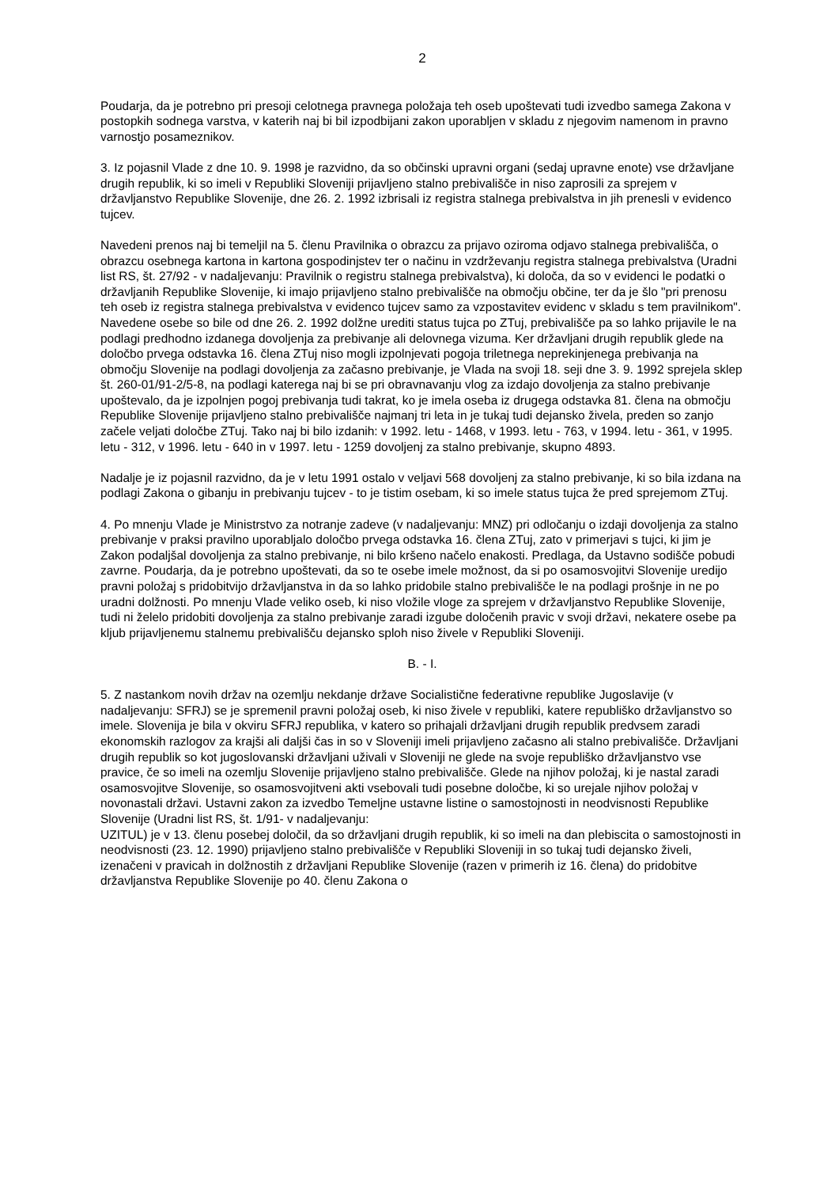2
Poudarja, da je potrebno pri presoji celotnega pravnega položaja teh oseb upoštevati tudi izvedbo samega Zakona v postopkih sodnega varstva, v katerih naj bi bil izpodbijani zakon uporabljen v skladu z njegovim namenom in pravno varnostjo posameznikov.
3. Iz pojasnil Vlade z dne 10. 9. 1998 je razvidno, da so občinski upravni organi (sedaj upravne enote) vse državljane drugih republik, ki so imeli v Republiki Sloveniji prijavljeno stalno prebivališče in niso zaprosili za sprejem v državljanstvo Republike Slovenije, dne 26. 2. 1992 izbrisali iz registra stalnega prebivalstva in jih prenesli v evidenco tujcev.
Navedeni prenos naj bi temeljil na 5. členu Pravilnika o obrazcu za prijavo oziroma odjavo stalnega prebivališča, o obrazcu osebnega kartona in kartona gospodinjstev ter o načinu in vzdrževanju registra stalnega prebivalstva (Uradni list RS, št. 27/92 - v nadaljevanju: Pravilnik o registru stalnega prebivalstva), ki določa, da so v evidenci le podatki o državljanih Republike Slovenije, ki imajo prijavljeno stalno prebivališče na območju občine, ter da je šlo "pri prenosu teh oseb iz registra stalnega prebivalstva v evidenco tujcev samo za vzpostavitev evidenc v skladu s tem pravilnikom". Navedene osebe so bile od dne 26. 2. 1992 dolžne urediti status tujca po ZTuj, prebivališče pa so lahko prijavile le na podlagi predhodno izdanega dovoljenja za prebivanje ali delovnega vizuma. Ker državljani drugih republik glede na določbo prvega odstavka 16. člena ZTuj niso mogli izpolnjevati pogoja triletnega neprekinjenega prebivanja na območju Slovenije na podlagi dovoljenja za začasno prebivanje, je Vlada na svoji 18. seji dne 3. 9. 1992 sprejela sklep št. 260-01/91-2/5-8, na podlagi katerega naj bi se pri obravnavanju vlog za izdajo dovoljenja za stalno prebivanje upoštevalo, da je izpolnjen pogoj prebivanja tudi takrat, ko je imela oseba iz drugega odstavka 81. člena na območju Republike Slovenije prijavljeno stalno prebivališče najmanj tri leta in je tukaj tudi dejansko živela, preden so zanjo začele veljati določbe ZTuj. Tako naj bi bilo izdanih: v 1992. letu - 1468, v 1993. letu - 763, v 1994. letu - 361, v 1995. letu - 312, v 1996. letu - 640 in v 1997. letu - 1259 dovoljenj za stalno prebivanje, skupno 4893.
Nadalje je iz pojasnil razvidno, da je v letu 1991 ostalo v veljavi 568 dovoljenj za stalno prebivanje, ki so bila izdana na podlagi Zakona o gibanju in prebivanju tujcev - to je tistim osebam, ki so imele status tujca že pred sprejemom ZTuj.
4. Po mnenju Vlade je Ministrstvo za notranje zadeve (v nadaljevanju: MNZ) pri odločanju o izdaji dovoljenja za stalno prebivanje v praksi pravilno uporabljalo določbo prvega odstavka 16. člena ZTuj, zato v primerjavi s tujci, ki jim je Zakon podaljšal dovoljenja za stalno prebivanje, ni bilo kršeno načelo enakosti. Predlaga, da Ustavno sodišče pobudi zavrne. Poudarja, da je potrebno upoštevati, da so te osebe imele možnost, da si po osamosvojitvi Slovenije uredijo pravni položaj s pridobitvijo državljanstva in da so lahko pridobile stalno prebivališče le na podlagi prošnje in ne po uradni dolžnosti. Po mnenju Vlade veliko oseb, ki niso vložile vloge za sprejem v državljanstvo Republike Slovenije, tudi ni želelo pridobiti dovoljenja za stalno prebivanje zaradi izgube določenih pravic v svoji državi, nekatere osebe pa kljub prijavljenemu stalnemu prebivališču dejansko sploh niso živele v Republiki Sloveniji.
B. - I.
5. Z nastankom novih držav na ozemlju nekdanje države Socialistične federativne republike Jugoslavije (v nadaljevanju: SFRJ) se je spremenil pravni položaj oseb, ki niso živele v republiki, katere republiško državljanstvo so imele. Slovenija je bila v okviru SFRJ republika, v katero so prihajali državljani drugih republik predvsem zaradi ekonomskih razlogov za krajši ali daljši čas in so v Sloveniji imeli prijavljeno začasno ali stalno prebivališče. Državljani drugih republik so kot jugoslovanski državljani uživali v Sloveniji ne glede na svoje republiško državljanstvo vse pravice, če so imeli na ozemlju Slovenije prijavljeno stalno prebivališče. Glede na njihov položaj, ki je nastal zaradi osamosvojitve Slovenije, so osamosvojitveni akti vsebovali tudi posebne določbe, ki so urejale njihov položaj v novonastali državi. Ustavni zakon za izvedbo Temeljne ustavne listine o samostojnosti in neodvisnosti Republike Slovenije (Uradni list RS, št. 1/91- v nadaljevanju:
UZITUL) je v 13. členu posebej določil, da so državljani drugih republik, ki so imeli na dan plebiscita o samostojnosti in neodvisnosti (23. 12. 1990) prijavljeno stalno prebivališče v Republiki Sloveniji in so tukaj tudi dejansko živeli, izenačeni v pravicah in dolžnostih z državljani Republike Slovenije (razen v primerih iz 16. člena) do pridobitve državljanstva Republike Slovenije po 40. členu Zakona o